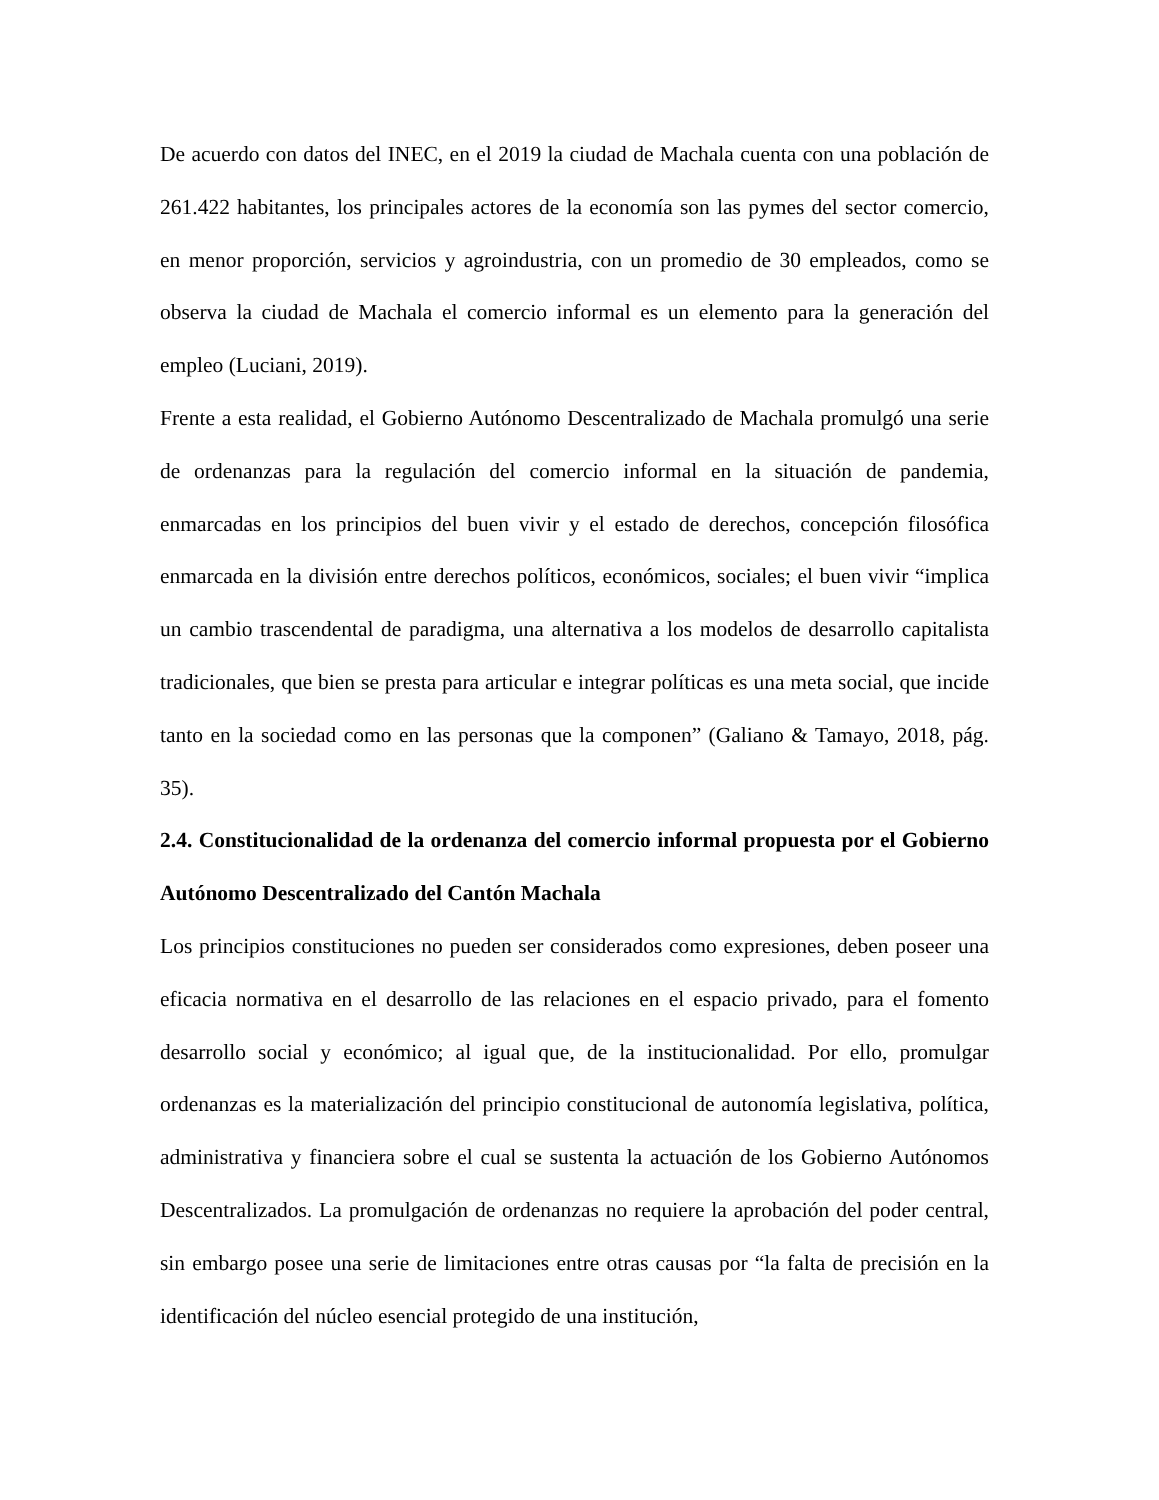De acuerdo con datos del INEC, en el 2019 la ciudad de Machala cuenta con una población de 261.422 habitantes, los principales actores de la economía son las pymes del sector comercio, en menor proporción, servicios y agroindustria, con un promedio de 30 empleados, como se observa la ciudad de Machala el comercio informal es un elemento para la generación del empleo (Luciani, 2019).
Frente a esta realidad, el Gobierno Autónomo Descentralizado de Machala promulgó una serie de ordenanzas para la regulación del comercio informal en la situación de pandemia, enmarcadas en los principios del buen vivir y el estado de derechos, concepción filosófica enmarcada en la división entre derechos políticos, económicos, sociales; el buen vivir “implica un cambio trascendental de paradigma, una alternativa a los modelos de desarrollo capitalista tradicionales, que bien se presta para articular e integrar políticas es una meta social, que incide tanto en la sociedad como en las personas que la componen” (Galiano & Tamayo, 2018, pág. 35).
2.4. Constitucionalidad de la ordenanza del comercio informal propuesta por el Gobierno Autónomo Descentralizado del Cantón Machala
Los principios constituciones no pueden ser considerados como expresiones, deben poseer una eficacia normativa en el desarrollo de las relaciones en el espacio privado, para el fomento desarrollo social y económico; al igual que, de la institucionalidad. Por ello, promulgar ordenanzas es la materialización del principio constitucional de autonomía legislativa, política, administrativa y financiera sobre el cual se sustenta la actuación de los Gobierno Autónomos Descentralizados. La promulgación de ordenanzas no requiere la aprobación del poder central, sin embargo posee una serie de limitaciones entre otras causas por “la falta de precisión en la identificación del núcleo esencial protegido de una institución,